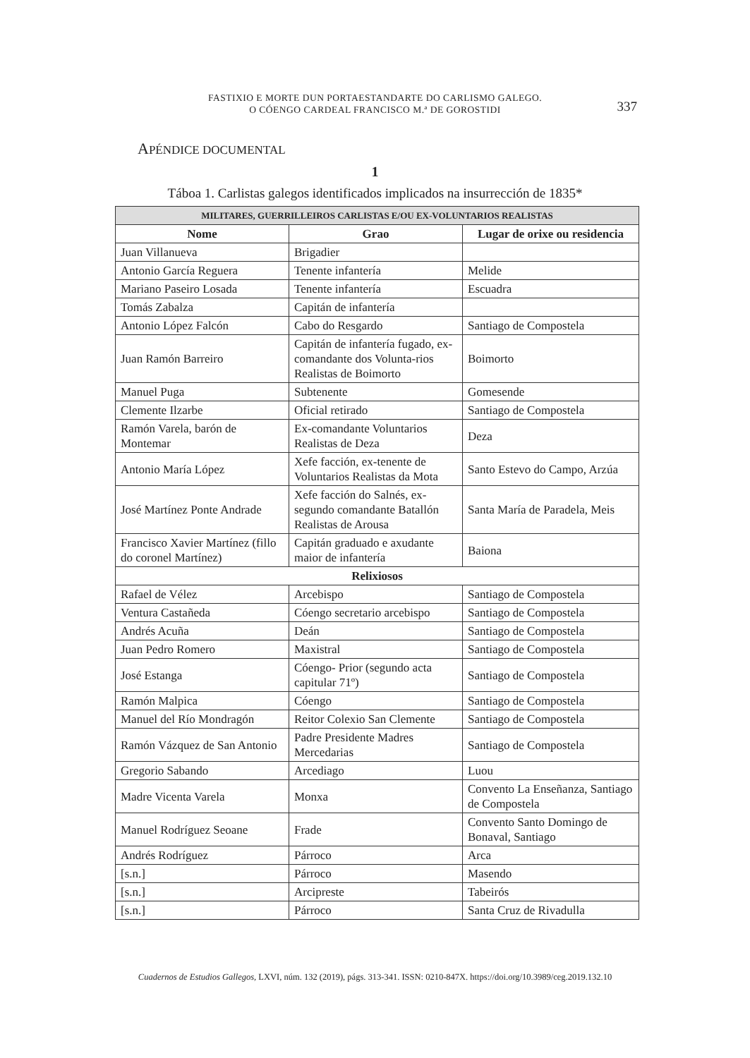FASTIXIO E MORTE DUN PORTAESTANDARTE DO CARLISMO GALEGO.
O CÓENGO CARDEAL FRANCISCO M.ª DE GOROSTIDI
337
APÉNDICE DOCUMENTAL
1
Táboa 1. Carlistas galegos identificados implicados na insurrección de 1835*
| MILITARES, GUERRILLEIROS CARLISTAS E/OU EX-VOLUNTARIOS REALISTAS | | |
| Nome | Grao | Lugar de orixe ou residencia |
| Juan Villanueva | Brigadier | |
| Antonio García Reguera | Tenente infantería | Melide |
| Mariano Paseiro Losada | Tenente infantería | Escuadra |
| Tomás Zabalza | Capitán de infantería | |
| Antonio López Falcón | Cabo do Resgardo | Santiago de Compostela |
| Juan Ramón Barreiro | Capitán de infantería fugado, ex-comandante dos Volunta-rios Realistas de Boimorto | Boimorto |
| Manuel Puga | Subtenente | Gomesende |
| Clemente Ilzarbe | Oficial retirado | Santiago de Compostela |
| Ramón Varela, barón de Montemar | Ex-comandante Voluntarios Realistas de Deza | Deza |
| Antonio María López | Xefe facción, ex-tenente de Voluntarios Realistas da Mota | Santo Estevo do Campo, Arzúa |
| José Martínez Ponte Andrade | Xefe facción do Salnés, ex-segundo comandante Batallón Realistas de Arousa | Santa María de Paradela, Meis |
| Francisco Xavier Martínez (fillo do coronel Martínez) | Capitán graduado e axudante maior de infantería | Baiona |
| Relixiosos | | |
| Rafael de Vélez | Arcebispo | Santiago de Compostela |
| Ventura Castañeda | Cóengo secretario arcebispo | Santiago de Compostela |
| Andrés Acuña | Deán | Santiago de Compostela |
| Juan Pedro Romero | Maxistral | Santiago de Compostela |
| José Estanga | Cóengo- Prior (segundo acta capitular 71º) | Santiago de Compostela |
| Ramón Malpica | Cóengo | Santiago de Compostela |
| Manuel del Río Mondragón | Reitor Colexio San Clemente | Santiago de Compostela |
| Ramón Vázquez de San Antonio | Padre Presidente Madres Mercedarias | Santiago de Compostela |
| Gregorio Sabando | Arcediago | Luou |
| Madre Vicenta Varela | Monxa | Convento La Enseñanza, Santiago de Compostela |
| Manuel Rodríguez Seoane | Frade | Convento Santo Domingo de Bonaval, Santiago |
| Andrés Rodríguez | Párroco | Arca |
| [s.n.] | Párroco | Masendo |
| [s.n.] | Arcipreste | Tabeirós |
| [s.n.] | Párroco | Santa Cruz de Rivadulla |
Cuadernos de Estudios Gallegos, LXVI, núm. 132 (2019), págs. 313-341. ISSN: 0210-847X. https://doi.org/10.3989/ceg.2019.132.10